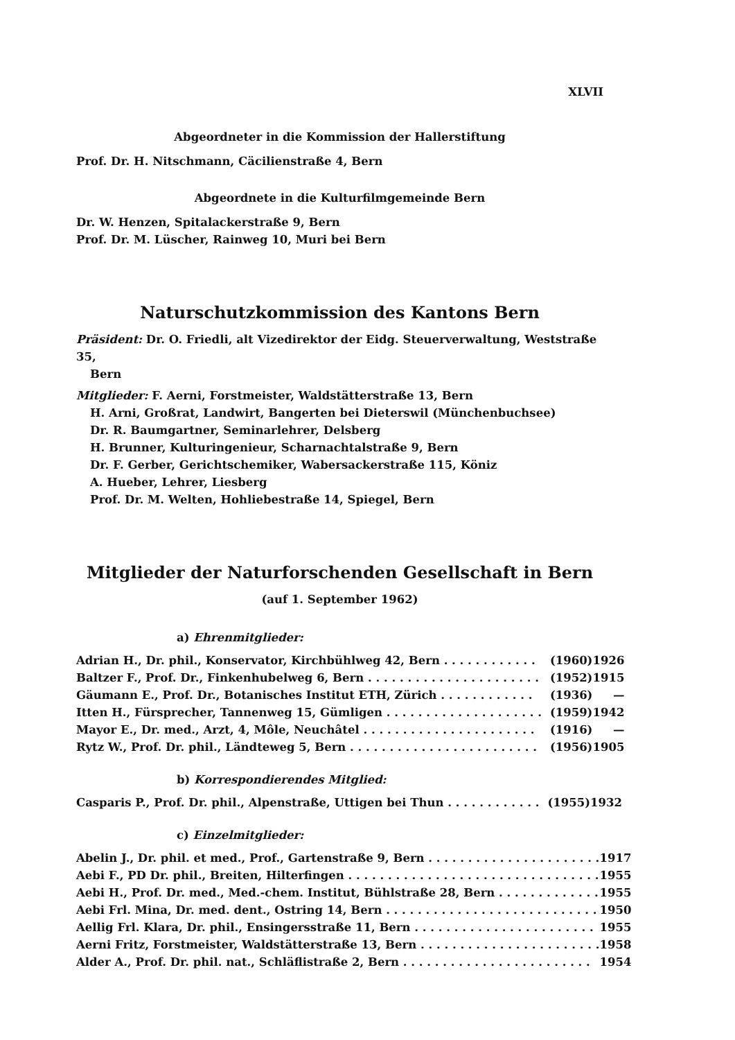XLVII
Abgeordneter in die Kommission der Hallerstiftung
Prof. Dr. H. Nitschmann, Cäcilienstraße 4, Bern
Abgeordnete in die Kulturfilmgemeinde Bern
Dr. W. Henzen, Spitalackerstraße 9, Bern
Prof. Dr. M. Lüscher, Rainweg 10, Muri bei Bern
Naturschutzkommission des Kantons Bern
Präsident: Dr. O. Friedli, alt Vizedirektor der Eidg. Steuerverwaltung, Weststraße 35,
Bern
Mitglieder: F. Aerni, Forstmeister, Waldstätterstraße 13, Bern
H. Arni, Großrat, Landwirt, Bangerten bei Dieterswil (Münchenbuchsee)
Dr. R. Baumgartner, Seminarlehrer, Delsberg
H. Brunner, Kulturingenieur, Scharnachtalstraße 9, Bern
Dr. F. Gerber, Gerichtschemiker, Wabersackerstraße 115, Köniz
A. Hueber, Lehrer, Liesberg
Prof. Dr. M. Welten, Hohliebestraße 14, Spiegel, Bern
Mitglieder der Naturforschenden Gesellschaft in Bern
(auf 1. September 1962)
a) Ehrenmitglieder:
| Adrian H., Dr. phil., Konservator, Kirchbühlweg 42, Bern . . . . . . . . . . . . | (1960) | 1926 |
| Baltzer F., Prof. Dr., Finkenhubelweg 6, Bern . . . . . . . . . . . . . . . . . . . . . . | (1952) | 1915 |
| Gäumann E., Prof. Dr., Botanisches Institut ETH, Zürich . . . . . . . . . . . . | (1936) | — |
| Itten H., Fürsprecher, Tannenweg 15, Gümligen . . . . . . . . . . . . . . . . . . . . | (1959) | 1942 |
| Mayor E., Dr. med., Arzt, 4, Môle, Neuchâtel . . . . . . . . . . . . . . . . . . . . . . | (1916) | — |
| Rytz W., Prof. Dr. phil., Ländteweg 5, Bern . . . . . . . . . . . . . . . . . . . . . . . . | (1956) | 1905 |
b) Korrespondierendes Mitglied:
| Casparis P., Prof. Dr. phil., Alpenstraße, Uttigen bei Thun . . . . . . . . . . . . | (1955) | 1932 |
c) Einzelmitglieder:
| Abelin J., Dr. phil. et med., Prof., Gartenstraße 9, Bern . . . . . . . . . . . . . . . . . . . . . . | 1917 |
| Aebi F., PD Dr. phil., Breiten, Hilterfingen . . . . . . . . . . . . . . . . . . . . . . . . . . . . . . . . | 1955 |
| Aebi H., Prof. Dr. med., Med.-chem. Institut, Bühlstraße 28, Bern . . . . . . . . . . . . . | 1955 |
| Aebi Frl. Mina, Dr. med. dent., Ostring 14, Bern . . . . . . . . . . . . . . . . . . . . . . . . . . . | 1950 |
| Aellig Frl. Klara, Dr. phil., Ensingersstraße 11, Bern . . . . . . . . . . . . . . . . . . . . . . . | 1955 |
| Aerni Fritz, Forstmeister, Waldstätterstraße 13, Bern . . . . . . . . . . . . . . . . . . . . . . . | 1958 |
| Alder A., Prof. Dr. phil. nat., Schläflistraße 2, Bern . . . . . . . . . . . . . . . . . . . . . . . . | 1954 |